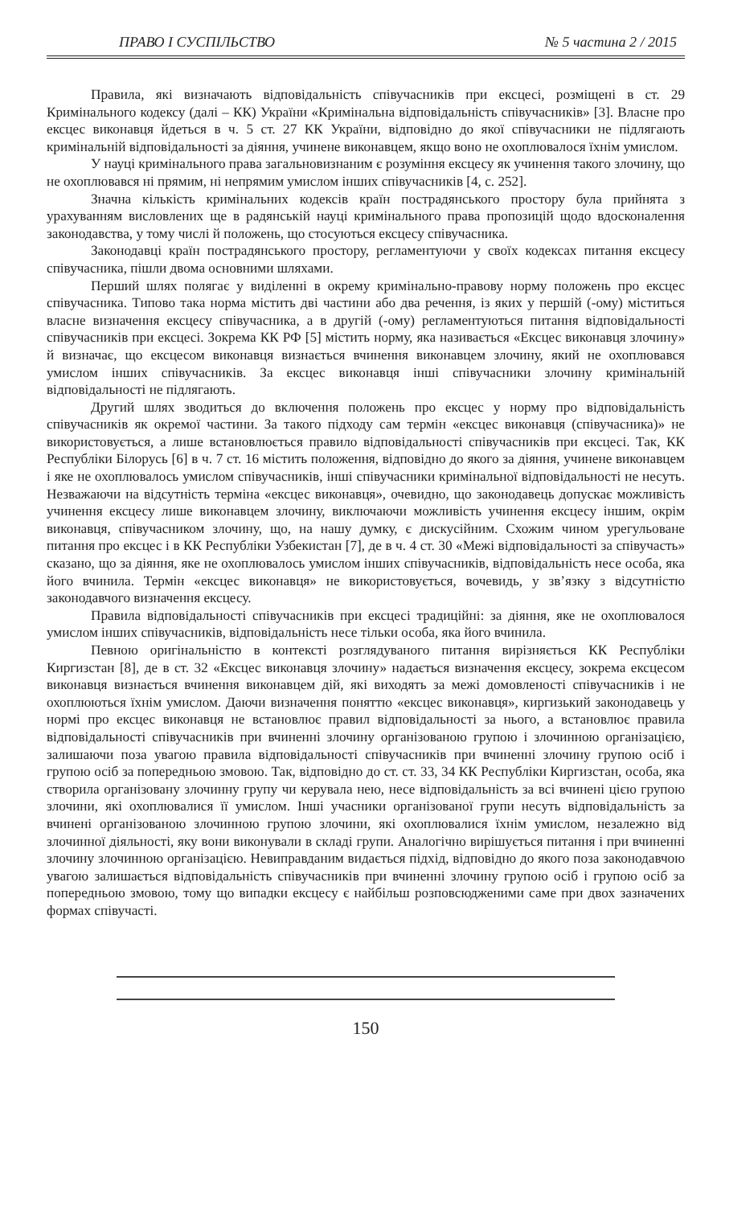ПРАВО І СУСПІЛЬСТВО № 5 частина 2 / 2015
Правила, які визначають відповідальність співучасників при ексцесі, розміщені в ст. 29 Кримінального кодексу (далі – КК) України «Кримінальна відповідальність співучасників» [3]. Власне про ексцес виконавця йдеться в ч. 5 ст. 27 КК України, відповідно до якої співучасники не підлягають кримінальній відповідальності за діяння, учинене виконавцем, якщо воно не охоплювалося їхнім умислом.
У науці кримінального права загальновизнаним є розуміння ексцесу як учинення такого злочину, що не охоплювався ні прямим, ні непрямим умислом інших співучасників [4, с. 252].
Значна кількість кримінальних кодексів країн пострадянського простору була прийнята з урахуванням висловлених ще в радянській науці кримінального права пропозицій щодо вдосконалення законодавства, у тому числі й положень, що стосуються ексцесу співучасника.
Законодавці країн пострадянського простору, регламентуючи у своїх кодексах питання ексцесу співучасника, пішли двома основними шляхами.
Перший шлях полягає у виділенні в окрему кримінально-правову норму положень про ексцес співучасника. Типово така норма містить дві частини або два речення, із яких у першій (-ому) міститься власне визначення ексцесу співучасника, а в другій (-ому) регламентуються питання відповідальності співучасників при ексцесі. Зокрема КК РФ [5] містить норму, яка називається «Ексцес виконавця злочину» й визначає, що ексцесом виконавця визнається вчинення виконавцем злочину, який не охоплювався умислом інших співучасників. За ексцес виконавця інші співучасники злочину кримінальній відповідальності не підлягають.
Другий шлях зводиться до включення положень про ексцес у норму про відповідальність співучасників як окремої частини. За такого підходу сам термін «ексцес виконавця (співучасника)» не використовується, а лише встановлюється правило відповідальності співучасників при ексцесі. Так, КК Республіки Білорусь [6] в ч. 7 ст. 16 містить положення, відповідно до якого за діяння, учинене виконавцем і яке не охоплювалось умислом співучасників, інші співучасники кримінальної відповідальності не несуть. Незважаючи на відсутність терміна «ексцес виконавця», очевидно, що законодавець допускає можливість учинення ексцесу лише виконавцем злочину, виключаючи можливість учинення ексцесу іншим, окрім виконавця, співучасником злочину, що, на нашу думку, є дискусійним. Схожим чином урегульоване питання про ексцес і в КК Республіки Узбекистан [7], де в ч. 4 ст. 30 «Межі відповідальності за співучасть» сказано, що за діяння, яке не охоплювалось умислом інших співучасників, відповідальність несе особа, яка його вчинила. Термін «ексцес виконавця» не використовується, вочевидь, у зв’язку з відсутністю законодавчого визначення ексцесу.
Правила відповідальності співучасників при ексцесі традиційні: за діяння, яке не охоплювалося умислом інших співучасників, відповідальність несе тільки особа, яка його вчинила.
Певною оригінальністю в контексті розглядуваного питання вирізняється КК Республіки Киргизстан [8], де в ст. 32 «Ексцес виконавця злочину» надається визначення ексцесу, зокрема ексцесом виконавця визнається вчинення виконавцем дій, які виходять за межі домовленості співучасників і не охоплюються їхнім умислом. Даючи визначення поняттю «ексцес виконавця», киргизький законодавець у нормі про ексцес виконавця не встановлює правил відповідальності за нього, а встановлює правила відповідальності співучасників при вчиненні злочину організованою групою і злочинною організацією, залишаючи поза увагою правила відповідальності співучасників при вчиненні злочину групою осіб і групою осіб за попередньою змовою. Так, відповідно до ст. ст. 33, 34 КК Республіки Киргизстан, особа, яка створила організовану злочинну групу чи керувала нею, несе відповідальність за всі вчинені цією групою злочини, які охоплювалися її умислом. Інші учасники організованої групи несуть відповідальність за вчинені організованою злочинною групою злочини, які охоплювалися їхнім умислом, незалежно від злочинної діяльності, яку вони виконували в складі групи. Аналогічно вирішується питання і при вчиненні злочину злочинною організацією. Невиправданим видається підхід, відповідно до якого поза законодавчою увагою залишається відповідальність співучасників при вчиненні злочину групою осіб і групою осіб за попередньою змовою, тому що випадки ексцесу є найбільш розповсюдженими саме при двох зазначених формах співучасті.
150